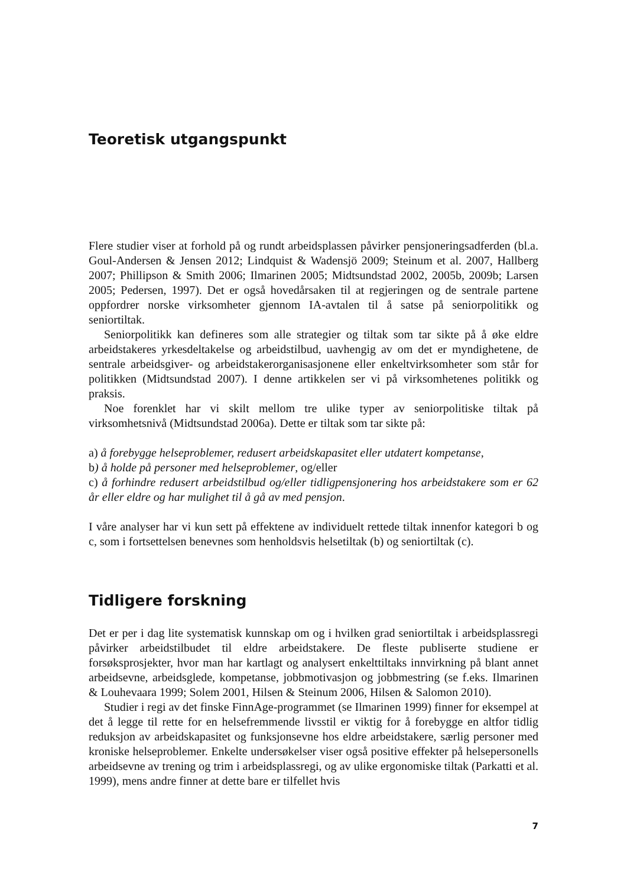Teoretisk utgangspunkt
Flere studier viser at forhold på og rundt arbeidsplassen påvirker pensjoneringsadferden (bl.a. Goul-Andersen & Jensen 2012; Lindquist & Wadensjö 2009; Steinum et al. 2007, Hallberg 2007; Phillipson & Smith 2006; Ilmarinen 2005; Midtsundstad 2002, 2005b, 2009b; Larsen 2005; Pedersen, 1997). Det er også hovedårsaken til at regjeringen og de sentrale partene oppfordrer norske virksomheter gjennom IA-avtalen til å satse på seniorpolitikk og seniortiltak.
Seniorpolitikk kan defineres som alle strategier og tiltak som tar sikte på å øke eldre arbeidstakeres yrkesdeltakelse og arbeidstilbud, uavhengig av om det er myndighetene, de sentrale arbeidsgiver- og arbeidstakerorganisasjonene eller enkeltvirksomheter som står for politikken (Midtsundstad 2007). I denne artikkelen ser vi på virksomhetenes politikk og praksis.
Noe forenklet har vi skilt mellom tre ulike typer av seniorpolitiske tiltak på virksomhetsnivå (Midtsundstad 2006a). Dette er tiltak som tar sikte på:
a) å forebygge helseproblemer, redusert arbeidskapasitet eller utdatert kompetanse,
b) å holde på personer med helseproblemer, og/eller
c) å forhindre redusert arbeidstilbud og/eller tidligpensjonering hos arbeidstakere som er 62 år eller eldre og har mulighet til å gå av med pensjon.
I våre analyser har vi kun sett på effektene av individuelt rettede tiltak innenfor kategori b og c, som i fortsettelsen benevnes som henholdsvis helsetiltak (b) og seniortiltak (c).
Tidligere forskning
Det er per i dag lite systematisk kunnskap om og i hvilken grad seniortiltak i arbeidsplassregi påvirker arbeidstilbudet til eldre arbeidstakere. De fleste publiserte studiene er forsøksprosjekter, hvor man har kartlagt og analysert enkelttiltaks innvirkning på blant annet arbeidsevne, arbeidsglede, kompetanse, jobbmotivasjon og jobbmestring (se f.eks. Ilmarinen & Louhevaara 1999; Solem 2001, Hilsen & Steinum 2006, Hilsen & Salomon 2010).
Studier i regi av det finske FinnAge-programmet (se Ilmarinen 1999) finner for eksempel at det å legge til rette for en helsefremmende livsstil er viktig for å forebygge en altfor tidlig reduksjon av arbeidskapasitet og funksjonsevne hos eldre arbeidstakere, særlig personer med kroniske helseproblemer. Enkelte undersøkelser viser også positive effekter på helsepersonells arbeidsevne av trening og trim i arbeidsplassregi, og av ulike ergonomiske tiltak (Parkatti et al. 1999), mens andre finner at dette bare er tilfellet hvis
7